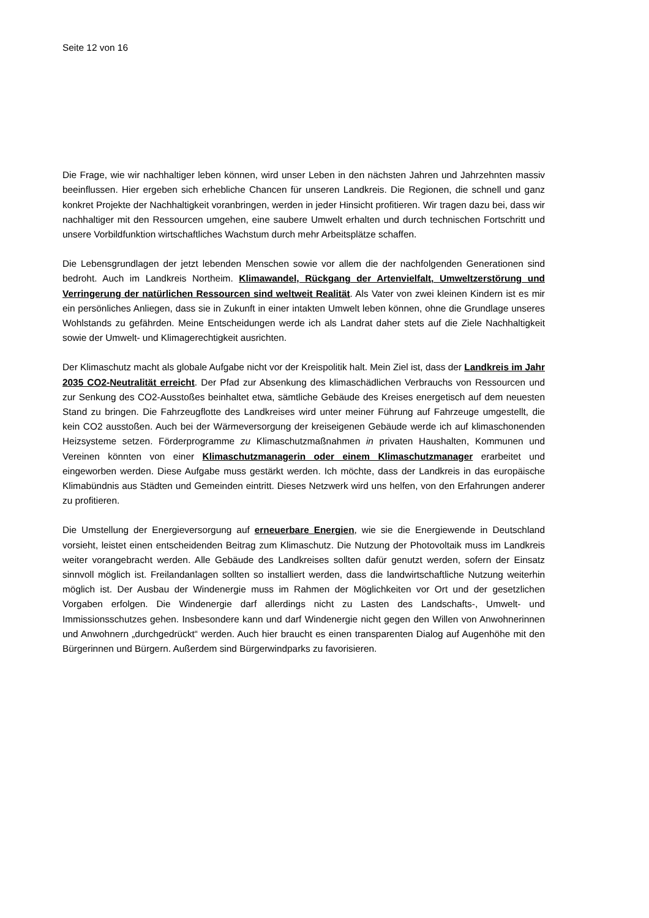Seite 12 von 16
Die Frage, wie wir nachhaltiger leben können, wird unser Leben in den nächsten Jahren und Jahrzehnten massiv beeinflussen. Hier ergeben sich erhebliche Chancen für unseren Landkreis. Die Regionen, die schnell und ganz konkret Projekte der Nachhaltigkeit voranbringen, werden in jeder Hinsicht profitieren. Wir tragen dazu bei, dass wir nachhaltiger mit den Ressourcen umgehen, eine saubere Umwelt erhalten und durch technischen Fortschritt und unsere Vorbildfunktion wirtschaftliches Wachstum durch mehr Arbeitsplätze schaffen.
Die Lebensgrundlagen der jetzt lebenden Menschen sowie vor allem die der nachfolgenden Generationen sind bedroht. Auch im Landkreis Northeim. Klimawandel, Rückgang der Artenvielfalt, Umweltzerstörung und Verringerung der natürlichen Ressourcen sind weltweit Realität. Als Vater von zwei kleinen Kindern ist es mir ein persönliches Anliegen, dass sie in Zukunft in einer intakten Umwelt leben können, ohne die Grundlage unseres Wohlstands zu gefährden. Meine Entscheidungen werde ich als Landrat daher stets auf die Ziele Nachhaltigkeit sowie der Umwelt- und Klimagerechtigkeit ausrichten.
Der Klimaschutz macht als globale Aufgabe nicht vor der Kreispolitik halt. Mein Ziel ist, dass der Landkreis im Jahr 2035 CO2-Neutralität erreicht. Der Pfad zur Absenkung des klimaschädlichen Verbrauchs von Ressourcen und zur Senkung des CO2-Ausstoßes beinhaltet etwa, sämtliche Gebäude des Kreises energetisch auf dem neuesten Stand zu bringen. Die Fahrzeugflotte des Landkreises wird unter meiner Führung auf Fahrzeuge umgestellt, die kein CO2 ausstoßen. Auch bei der Wärmeversorgung der kreiseigenen Gebäude werde ich auf klimaschonenden Heizsysteme setzen. Förderprogramme zu Klimaschutzmaßnahmen in privaten Haushalten, Kommunen und Vereinen könnten von einer Klimaschutzmanagerin oder einem Klimaschutzmanager erarbeitet und eingeworben werden. Diese Aufgabe muss gestärkt werden. Ich möchte, dass der Landkreis in das europäische Klimabündnis aus Städten und Gemeinden eintritt. Dieses Netzwerk wird uns helfen, von den Erfahrungen anderer zu profitieren.
Die Umstellung der Energieversorgung auf erneuerbare Energien, wie sie die Energiewende in Deutschland vorsieht, leistet einen entscheidenden Beitrag zum Klimaschutz. Die Nutzung der Photovoltaik muss im Landkreis weiter vorangebracht werden. Alle Gebäude des Landkreises sollten dafür genutzt werden, sofern der Einsatz sinnvoll möglich ist. Freilandanlagen sollten so installiert werden, dass die landwirtschaftliche Nutzung weiterhin möglich ist. Der Ausbau der Windenergie muss im Rahmen der Möglichkeiten vor Ort und der gesetzlichen Vorgaben erfolgen. Die Windenergie darf allerdings nicht zu Lasten des Landschafts-, Umwelt- und Immissionsschutzes gehen. Insbesondere kann und darf Windenergie nicht gegen den Willen von Anwohnerinnen und Anwohnern „durchgedrückt“ werden. Auch hier braucht es einen transparenten Dialog auf Augenhöhe mit den Bürgerinnen und Bürgern. Außerdem sind Bürgerwindparks zu favorisieren.